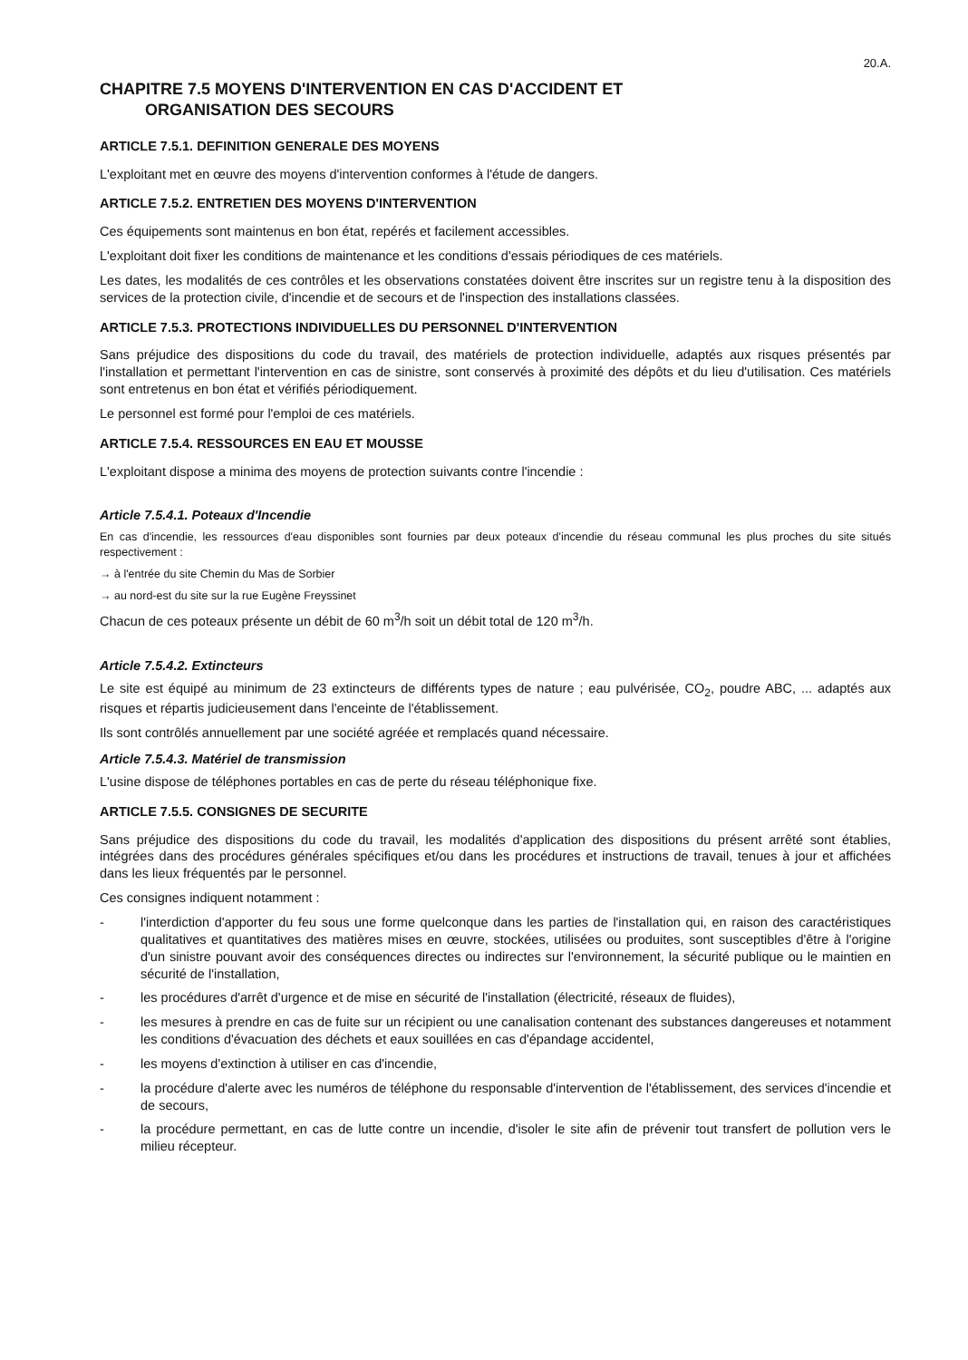20.A.
CHAPITRE 7.5 MOYENS D'INTERVENTION EN CAS D'ACCIDENT ET
ORGANISATION DES SECOURS
ARTICLE 7.5.1. DEFINITION GENERALE DES MOYENS
L'exploitant met en œuvre des moyens d'intervention conformes à l'étude de dangers.
ARTICLE 7.5.2. ENTRETIEN DES MOYENS D'INTERVENTION
Ces équipements sont maintenus en bon état, repérés et facilement accessibles.
L'exploitant doit fixer les conditions de maintenance et les conditions d'essais périodiques de ces matériels.
Les dates, les modalités de ces contrôles et les observations constatées doivent être inscrites sur un registre tenu à la disposition des services de la protection civile, d'incendie et de secours et de l'inspection des installations classées.
ARTICLE 7.5.3. PROTECTIONS INDIVIDUELLES DU PERSONNEL D'INTERVENTION
Sans préjudice des dispositions du code du travail, des matériels de protection individuelle, adaptés aux risques présentés par l'installation et permettant l'intervention en cas de sinistre, sont conservés à proximité des dépôts et du lieu d'utilisation. Ces matériels sont entretenus en bon état et vérifiés périodiquement.
Le personnel est formé pour l'emploi de ces matériels.
ARTICLE 7.5.4. RESSOURCES EN EAU ET MOUSSE
L'exploitant dispose a minima des moyens de protection suivants contre l'incendie :
Article 7.5.4.1. Poteaux d'Incendie
En cas d'incendie, les ressources d'eau disponibles sont fournies par deux poteaux d'incendie du réseau communal les plus proches du site situés respectivement :
→ à l'entrée du site Chemin du Mas de Sorbier
→ au nord-est du site sur la rue Eugène Freyssinet
Chacun de ces poteaux présente un débit de 60 m<sup>3</sup>/h soit un débit total de 120 m<sup>3</sup>/h.
Article 7.5.4.2. Extincteurs
Le site est équipé au minimum de 23 extincteurs de différents types de nature ; eau pulvérisée, CO<sub>2</sub>, poudre ABC, ... adaptés aux risques et répartis judicieusement dans l'enceinte de l'établissement.
Ils sont contrôlés annuellement par une société agréée et remplacés quand nécessaire.
Article 7.5.4.3. Matériel de transmission
L'usine dispose de téléphones portables en cas de perte du réseau téléphonique fixe.
ARTICLE 7.5.5. CONSIGNES DE SECURITE
Sans préjudice des dispositions du code du travail, les modalités d'application des dispositions du présent arrêté sont établies, intégrées dans des procédures générales spécifiques et/ou dans les procédures et instructions de travail, tenues à jour et affichées dans les lieux fréquentés par le personnel.
Ces consignes indiquent notamment :
- l'interdiction d'apporter du feu sous une forme quelconque dans les parties de l'installation qui, en raison des caractéristiques qualitatives et quantitatives des matières mises en œuvre, stockées, utilisées ou produites, sont susceptibles d'être à l'origine d'un sinistre pouvant avoir des conséquences directes ou indirectes sur l'environnement, la sécurité publique ou le maintien en sécurité de l'installation,
- les procédures d'arrêt d'urgence et de mise en sécurité de l'installation (électricité, réseaux de fluides),
- les mesures à prendre en cas de fuite sur un récipient ou une canalisation contenant des substances dangereuses et notamment les conditions d'évacuation des déchets et eaux souillées en cas d'épandage accidentel,
- les moyens d'extinction à utiliser en cas d'incendie,
- la procédure d'alerte avec les numéros de téléphone du responsable d'intervention de l'établissement, des services d'incendie et de secours,
- la procédure permettant, en cas de lutte contre un incendie, d'isoler le site afin de prévenir tout transfert de pollution vers le milieu récepteur.